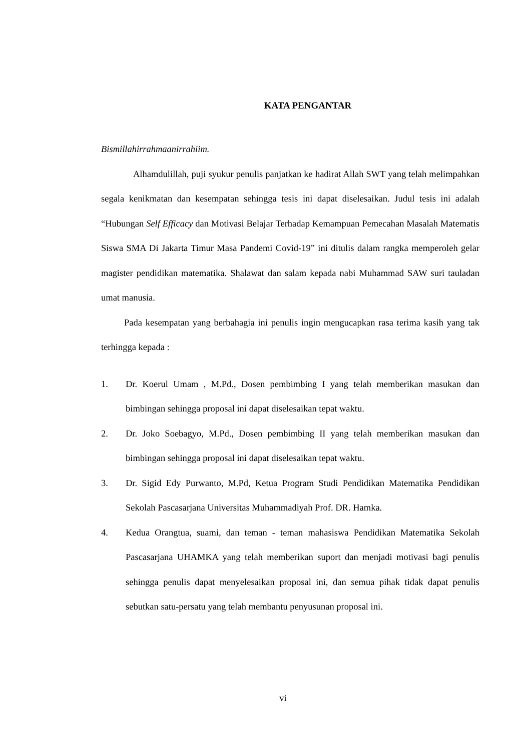KATA PENGANTAR
Bismillahirrahmaanirrahiim.
Alhamdulillah, puji syukur penulis panjatkan ke hadirat Allah SWT yang telah melimpahkan segala kenikmatan dan kesempatan sehingga tesis ini dapat diselesaikan. Judul tesis ini adalah “Hubungan Self Efficacy dan Motivasi Belajar Terhadap Kemampuan Pemecahan Masalah Matematis Siswa SMA Di Jakarta Timur Masa Pandemi Covid-19” ini ditulis dalam rangka memperoleh gelar magister pendidikan matematika. Shalawat dan salam kepada nabi Muhammad SAW suri tauladan umat manusia.
Pada kesempatan yang berbahagia ini penulis ingin mengucapkan rasa terima kasih yang tak terhingga kepada :
1. Dr. Koerul Umam , M.Pd., Dosen pembimbing I yang telah memberikan masukan dan bimbingan sehingga proposal ini dapat diselesaikan tepat waktu.
2. Dr. Joko Soebagyo, M.Pd., Dosen pembimbing II yang telah memberikan masukan dan bimbingan sehingga proposal ini dapat diselesaikan tepat waktu.
3. Dr. Sigid Edy Purwanto, M.Pd, Ketua Program Studi Pendidikan Matematika Pendidikan Sekolah Pascasarjana Universitas Muhammadiyah Prof. DR. Hamka.
4. Kedua Orangtua, suami, dan teman - teman mahasiswa Pendidikan Matematika Sekolah Pascasarjana UHAMKA yang telah memberikan suport dan menjadi motivasi bagi penulis sehingga penulis dapat menyelesaikan proposal ini, dan semua pihak tidak dapat penulis sebutkan satu-persatu yang telah membantu penyusunan proposal ini.
vi